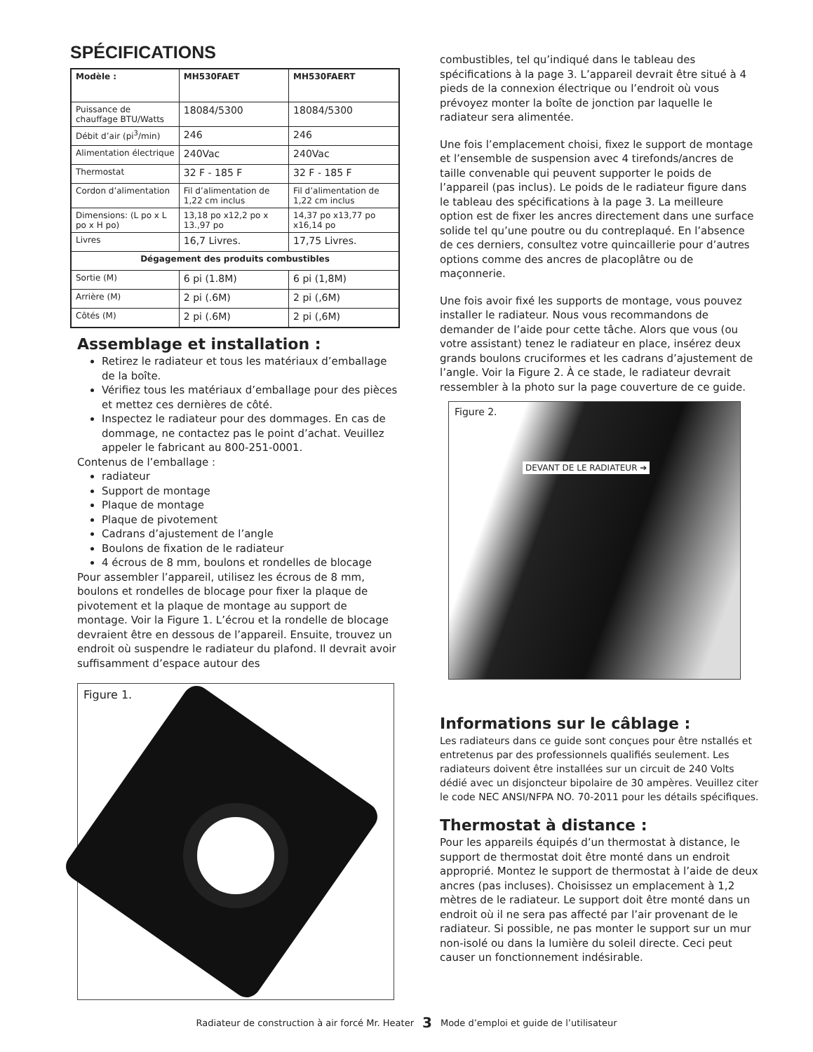SPÉCIFICATIONS
| Modèle : | MH530FAET | MH530FAERT |
| --- | --- | --- |
| Puissance de chauffage BTU/Watts | 18084/5300 | 18084/5300 |
| Débit d’air (pi<sup>3</sup>/min) | 246 | 246 |
| Alimentation électrique | 240Vac | 240Vac |
| Thermostat | 32 F - 185 F | 32 F - 185 F |
| Cordon d’alimentation | Fil d’alimentation de 1,22 cm inclus | Fil d’alimentation de 1,22 cm inclus |
| Dimensions: (L po x L po x H po) | 13,18 po x12,2 po x 13.,97 po | 14,37 po x13,77 po x16,14 po |
| Livres | 16,7 Livres. | 17,75 Livres. |
| Dégagement des produits combustibles | | |
| Sortie (M) | 6 pi (1.8M) | 6 pi (1,8M) |
| Arrière (M) | 2 pi (.6M) | 2 pi (,6M) |
| Côtés (M) | 2 pi (.6M) | 2 pi (,6M) |
Assemblage et installation :
Retirez le radiateur et tous les matériaux d’emballage de la boîte.
Vérifiez tous les matériaux d’emballage pour des pièces et mettez ces dernières de côté.
Inspectez le radiateur pour des dommages. En cas de dommage, ne contactez pas le point d’achat. Veuillez appeler le fabricant au 800-251-0001.
Contenus de l’emballage :
radiateur
Support de montage
Plaque de montage
Plaque de pivotement
Cadrans d’ajustement de l’angle
Boulons de fixation de le radiateur
4 écrous de 8 mm, boulons et rondelles de blocage
Pour assembler l’appareil, utilisez les écrous de 8 mm, boulons et rondelles de blocage pour fixer la plaque de pivotement et la plaque de montage au support de montage. Voir la Figure 1. L’écrou et la rondelle de blocage devraient être en dessous de l’appareil. Ensuite, trouvez un endroit où suspendre le radiateur du plafond. Il devrait avoir suffisamment d’espace autour des
Figure 1.
combustibles, tel qu’indiqué dans le tableau des spécifications à la page 3. L’appareil devrait être situé à 4 pieds de la connexion électrique ou l’endroit où vous prévoyez monter la boîte de jonction par laquelle le radiateur sera alimentée.
Une fois l’emplacement choisi, fixez le support de montage et l’ensemble de suspension avec 4 tirefonds/ancres de taille convenable qui peuvent supporter le poids de l’appareil (pas inclus). Le poids de le radiateur figure dans le tableau des spécifications à la page 3. La meilleure option est de fixer les ancres directement dans une surface solide tel qu’une poutre ou du contreplaqué. En l’absence de ces derniers, consultez votre quincaillerie pour d’autres options comme des ancres de placoplâtre ou de maçonnerie.
Une fois avoir fixé les supports de montage, vous pouvez installer le radiateur. Nous vous recommandons de demander de l’aide pour cette tâche. Alors que vous (ou votre assistant) tenez le radiateur en place, insérez deux grands boulons cruciformes et les cadrans d’ajustement de l’angle. Voir la Figure 2. À ce stade, le radiateur devrait ressembler à la photo sur la page couverture de ce guide.
Figure 2.
DEVANT DE LE RADIATEUR ➔
Informations sur le câblage :
Les radiateurs dans ce guide sont conçues pour être nstallés et entretenus par des professionnels qualifiés seulement. Les radiateurs doivent être installées sur un circuit de 240 Volts dédié avec un disjoncteur bipolaire de 30 ampères. Veuillez citer le code NEC ANSI/NFPA NO. 70-2011 pour les détails spécifiques.
Thermostat à distance :
Pour les appareils équipés d’un thermostat à distance, le support de thermostat doit être monté dans un endroit approprié. Montez le support de thermostat à l’aide de deux ancres (pas incluses). Choisissez un emplacement à 1,2 mètres de le radiateur. Le support doit être monté dans un endroit où il ne sera pas affecté par l’air provenant de le radiateur. Si possible, ne pas monter le support sur un mur non-isolé ou dans la lumière du soleil directe. Ceci peut causer un fonctionnement indésirable.
Radiateur de construction à air forcé Mr. Heater 3 Mode d’emploi et guide de l’utilisateur